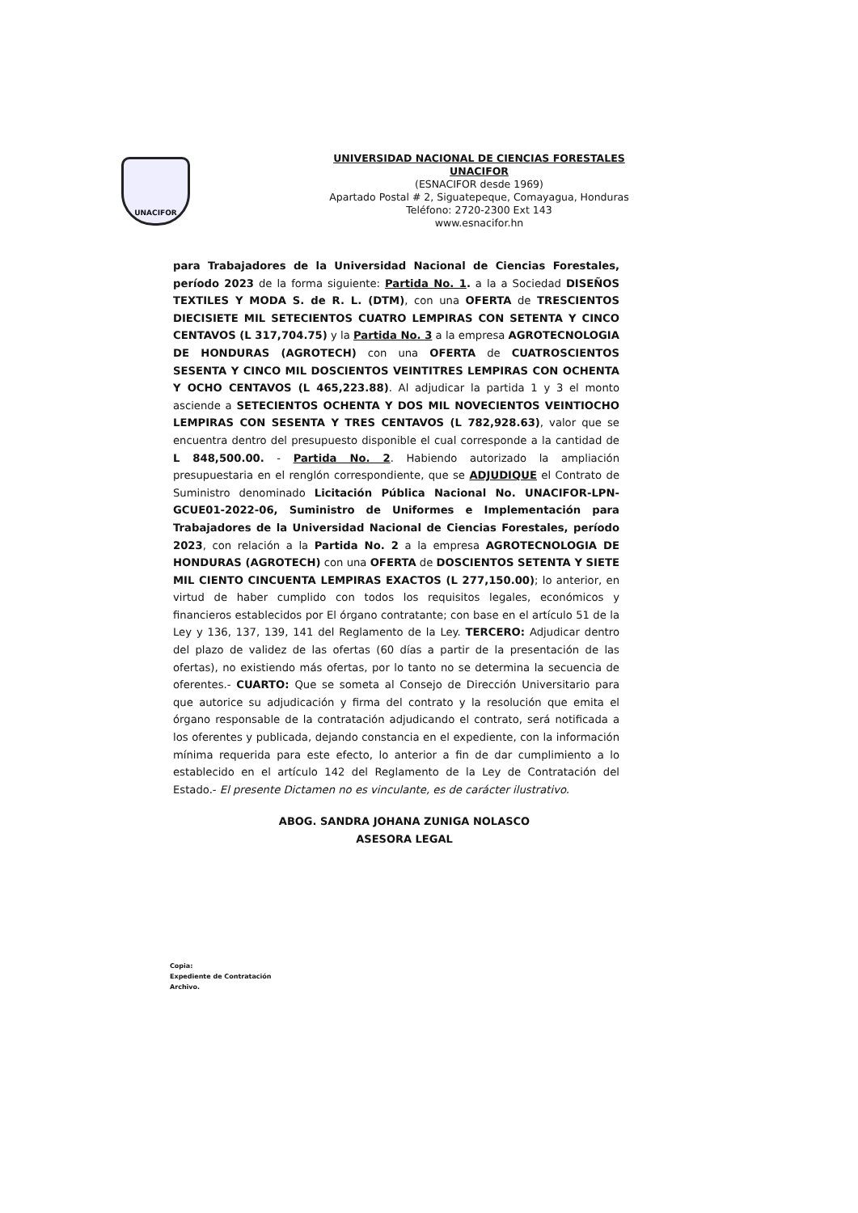UNACIFOR
UNIVERSIDAD NACIONAL DE CIENCIAS FORESTALES
UNACIFOR
(ESNACIFOR desde 1969)
Apartado Postal # 2, Siguatepeque, Comayagua, Honduras
Teléfono: 2720-2300 Ext 143
www.esnacifor.hn
para Trabajadores de la Universidad Nacional de Ciencias Forestales, período 2023 de la forma siguiente: Partida No. 1. a la a Sociedad DISEÑOS TEXTILES Y MODA S. de R. L. (DTM), con una OFERTA de TRESCIENTOS DIECISIETE MIL SETECIENTOS CUATRO LEMPIRAS CON SETENTA Y CINCO CENTAVOS (L 317,704.75) y la Partida No. 3 a la empresa AGROTECNOLOGIA DE HONDURAS (AGROTECH) con una OFERTA de CUATROSCIENTOS SESENTA Y CINCO MIL DOSCIENTOS VEINTITRES LEMPIRAS CON OCHENTA Y OCHO CENTAVOS (L 465,223.88). Al adjudicar la partida 1 y 3 el monto asciende a SETECIENTOS OCHENTA Y DOS MIL NOVECIENTOS VEINTIOCHO LEMPIRAS CON SESENTA Y TRES CENTAVOS (L 782,928.63), valor que se encuentra dentro del presupuesto disponible el cual corresponde a la cantidad de L 848,500.00. - Partida No. 2. Habiendo autorizado la ampliación presupuestaria en el renglón correspondiente, que se ADJUDIQUE el Contrato de Suministro denominado Licitación Pública Nacional No. UNACIFOR-LPN-GCUE01-2022-06, Suministro de Uniformes e Implementación para Trabajadores de la Universidad Nacional de Ciencias Forestales, período 2023, con relación a la Partida No. 2 a la empresa AGROTECNOLOGIA DE HONDURAS (AGROTECH) con una OFERTA de DOSCIENTOS SETENTA Y SIETE MIL CIENTO CINCUENTA LEMPIRAS EXACTOS (L 277,150.00); lo anterior, en virtud de haber cumplido con todos los requisitos legales, económicos y financieros establecidos por El órgano contratante; con base en el artículo 51 de la Ley y 136, 137, 139, 141 del Reglamento de la Ley. TERCERO: Adjudicar dentro del plazo de validez de las ofertas (60 días a partir de la presentación de las ofertas), no existiendo más ofertas, por lo tanto no se determina la secuencia de oferentes.- CUARTO: Que se someta al Consejo de Dirección Universitario para que autorice su adjudicación y firma del contrato y la resolución que emita el órgano responsable de la contratación adjudicando el contrato, será notificada a los oferentes y publicada, dejando constancia en el expediente, con la información mínima requerida para este efecto, lo anterior a fin de dar cumplimiento a lo establecido en el artículo 142 del Reglamento de la Ley de Contratación del Estado.- El presente Dictamen no es vinculante, es de carácter ilustrativo.
ABOG. SANDRA JOHANA ZUNIGA NOLASCO
ASESORA LEGAL
Copia:
Expediente de Contratación
Archivo.